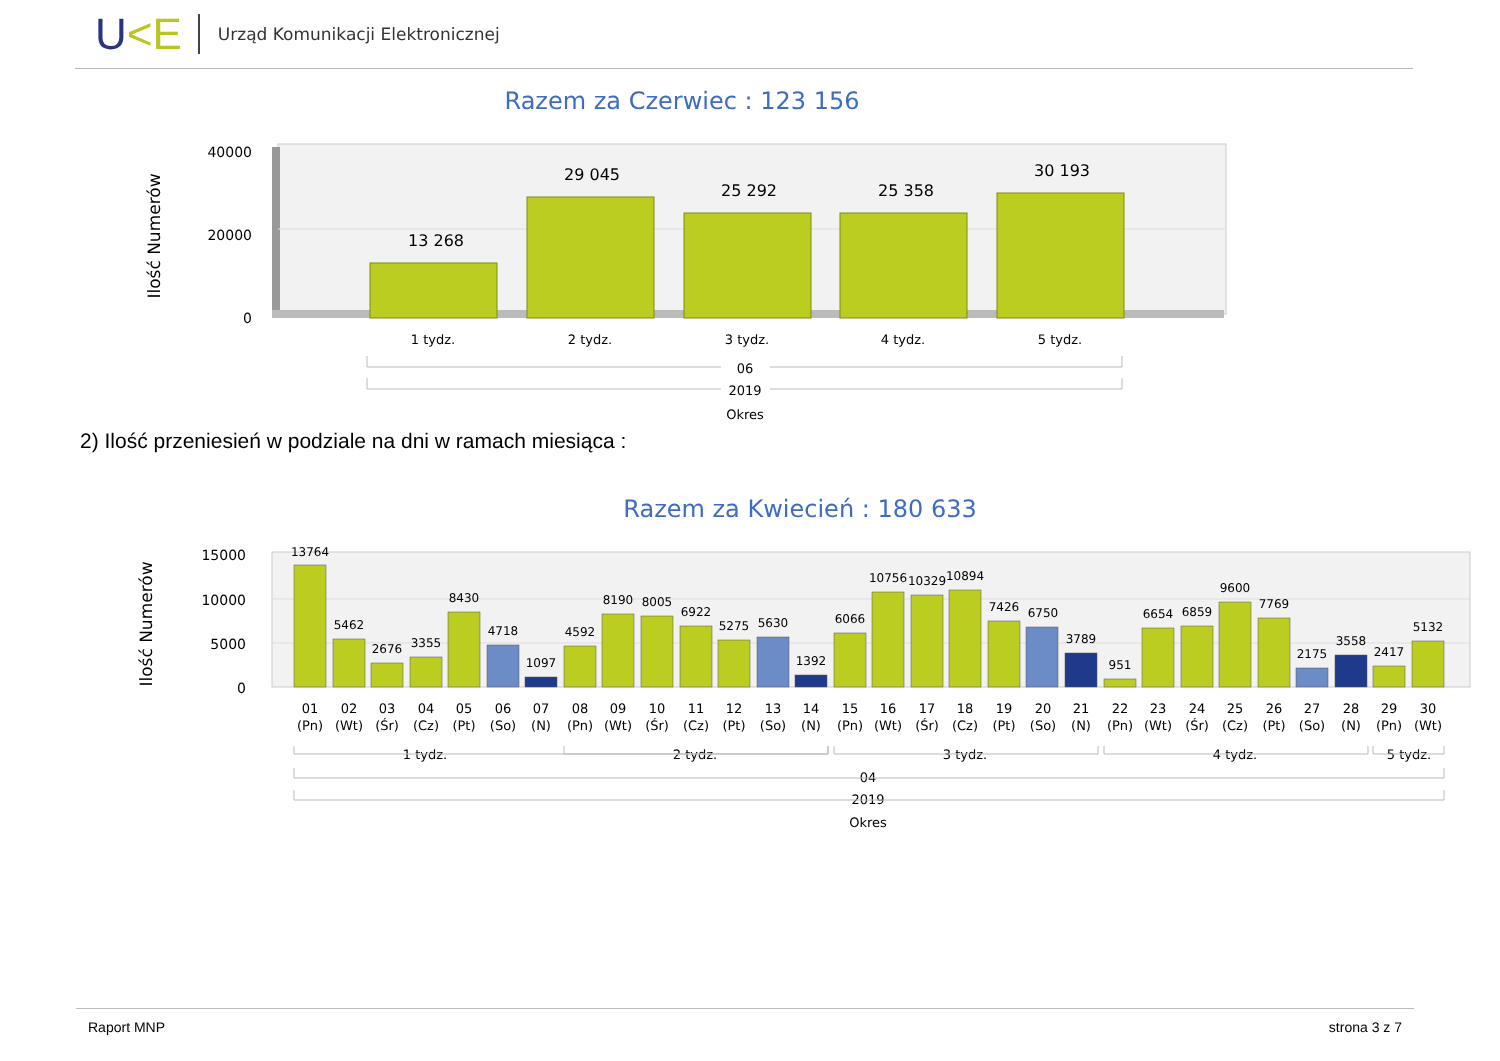U<E
Urząd Komunikacji Elektronicznej
Razem za Czerwiec : 123 156
Ilość Numerów
40000
20000
0
13 268
29 045
25 292
25 358
30 193
1 tydz.
2 tydz.
3 tydz.
4 tydz.
5 tydz.
06
2019
Okres
2) Ilość przeniesień w podziale na dni w ramach miesiąca :
Razem za Kwiecień : 180 633
Ilość Numerów
15000
10000
5000
0
13764
5462
2676
3355
8430
4718
1097
4592
8190
8005
6922
5275
5630
1392
6066
10756
10329
10894
7426
6750
3789
951
6654
6859
9600
7769
2175
3558
2417
5132
01
(Pn)
02
(Wt)
03
(Śr)
04
(Cz)
05
(Pt)
06
(So)
07
(N)
08
(Pn)
09
(Wt)
10
(Śr)
11
(Cz)
12
(Pt)
13
(So)
14
(N)
15
(Pn)
16
(Wt)
17
(Śr)
18
(Cz)
19
(Pt)
20
(So)
21
(N)
22
(Pn)
23
(Wt)
24
(Śr)
25
(Cz)
26
(Pt)
27
(So)
28
(N)
29
(Pn)
30
(Wt)
1 tydz.
2 tydz.
3 tydz.
4 tydz.
5 tydz.
04
2019
Okres
Raport MNP strona 3 z 7